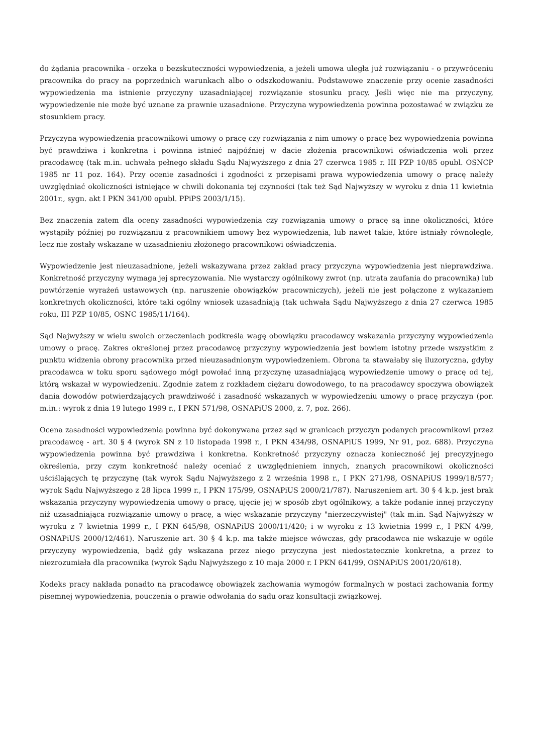do żądania pracownika - orzeka o bezskuteczności wypowiedzenia, a jeżeli umowa uległa już rozwiązaniu - o przywróceniu pracownika do pracy na poprzednich warunkach albo o odszkodowaniu. Podstawowe znaczenie przy ocenie zasadności wypowiedzenia ma istnienie przyczyny uzasadniającej rozwiązanie stosunku pracy. Jeśli więc nie ma przyczyny, wypowiedzenie nie może być uznane za prawnie uzasadnione. Przyczyna wypowiedzenia powinna pozostawać w związku ze stosunkiem pracy.
Przyczyna wypowiedzenia pracownikowi umowy o pracę czy rozwiązania z nim umowy o pracę bez wypowiedzenia powinna być prawdziwa i konkretna i powinna istnieć najpóźniej w dacie złożenia pracownikowi oświadczenia woli przez pracodawcę (tak m.in. uchwała pełnego składu Sądu Najwyższego z dnia 27 czerwca 1985 r. III PZP 10/85 opubl. OSNCP 1985 nr 11 poz. 164). Przy ocenie zasadności i zgodności z przepisami prawa wypowiedzenia umowy o pracę należy uwzględniać okoliczności istniejące w chwili dokonania tej czynności (tak też Sąd Najwyższy w wyroku z dnia 11 kwietnia 2001r., sygn. akt I PKN 341/00 opubl. PPiPS 2003/1/15).
Bez znaczenia zatem dla oceny zasadności wypowiedzenia czy rozwiązania umowy o pracę są inne okoliczności, które wystąpiły później po rozwiązaniu z pracownikiem umowy bez wypowiedzenia, lub nawet takie, które istniały równolegle, lecz nie zostały wskazane w uzasadnieniu złożonego pracownikowi oświadczenia.
Wypowiedzenie jest nieuzasadnione, jeżeli wskazywana przez zakład pracy przyczyna wypowiedzenia jest nieprawdziwa. Konkretność przyczyny wymaga jej sprecyzowania. Nie wystarczy ogólnikowy zwrot (np. utrata zaufania do pracownika) lub powtórzenie wyrażeń ustawowych (np. naruszenie obowiązków pracowniczych), jeżeli nie jest połączone z wykazaniem konkretnych okoliczności, które taki ogólny wniosek uzasadniają (tak uchwała Sądu Najwyższego z dnia 27 czerwca 1985 roku, III PZP 10/85, OSNC 1985/11/164).
Sąd Najwyższy w wielu swoich orzeczeniach podkreśla wagę obowiązku pracodawcy wskazania przyczyny wypowiedzenia umowy o pracę. Zakres określonej przez pracodawcę przyczyny wypowiedzenia jest bowiem istotny przede wszystkim z punktu widzenia obrony pracownika przed nieuzasadnionym wypowiedzeniem. Obrona ta stawałaby się iluzoryczna, gdyby pracodawca w toku sporu sądowego mógł powołać inną przyczynę uzasadniającą wypowiedzenie umowy o pracę od tej, którą wskazał w wypowiedzeniu. Zgodnie zatem z rozkładem ciężaru dowodowego, to na pracodawcy spoczywa obowiązek dania dowodów potwierdzających prawdziwość i zasadność wskazanych w wypowiedzeniu umowy o pracę przyczyn (por. m.in.: wyrok z dnia 19 lutego 1999 r., I PKN 571/98, OSNAPiUS 2000, z. 7, poz. 266).
Ocena zasadności wypowiedzenia powinna być dokonywana przez sąd w granicach przyczyn podanych pracownikowi przez pracodawcę - art. 30 § 4 (wyrok SN z 10 listopada 1998 r., I PKN 434/98, OSNAPiUS 1999, Nr 91, poz. 688). Przyczyna wypowiedzenia powinna być prawdziwa i konkretna. Konkretność przyczyny oznacza konieczność jej precyzyjnego określenia, przy czym konkretność należy oceniać z uwzględnieniem innych, znanych pracownikowi okoliczności uściślających tę przyczynę (tak wyrok Sądu Najwyższego z 2 września 1998 r., I PKN 271/98, OSNAPiUS 1999/18/577; wyrok Sądu Najwyższego z 28 lipca 1999 r., I PKN 175/99, OSNAPiUS 2000/21/787). Naruszeniem art. 30 § 4 k.p. jest brak wskazania przyczyny wypowiedzenia umowy o pracę, ujęcie jej w sposób zbyt ogólnikowy, a także podanie innej przyczyny niż uzasadniająca rozwiązanie umowy o pracę, a więc wskazanie przyczyny "nierzeczywistej" (tak m.in. Sąd Najwyższy w wyroku z 7 kwietnia 1999 r., I PKN 645/98, OSNAPiUS 2000/11/420; i w wyroku z 13 kwietnia 1999 r., I PKN 4/99, OSNAPiUS 2000/12/461). Naruszenie art. 30 § 4 k.p. ma także miejsce wówczas, gdy pracodawca nie wskazuje w ogóle przyczyny wypowiedzenia, bądź gdy wskazana przez niego przyczyna jest niedostatecznie konkretna, a przez to niezrozumiała dla pracownika (wyrok Sądu Najwyższego z 10 maja 2000 r. I PKN 641/99, OSNAPiUS 2001/20/618).
Kodeks pracy nakłada ponadto na pracodawcę obowiązek zachowania wymogów formalnych w postaci zachowania formy pisemnej wypowiedzenia, pouczenia o prawie odwołania do sądu oraz konsultacji związkowej.